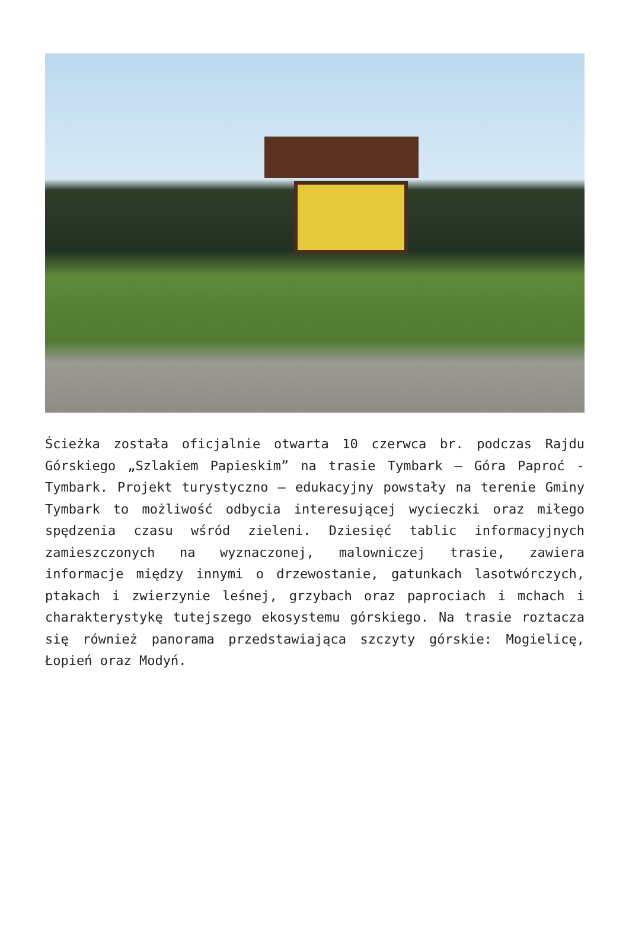Ścieżka została oficjalnie otwarta 10 czerwca br. podczas Rajdu Górskiego „Szlakiem Papieskim” na trasie Tymbark – Góra Paproć -Tymbark. Projekt turystyczno – edukacyjny powstały na terenie Gminy Tymbark to możliwość odbycia interesującej wycieczki oraz miłego spędzenia czasu wśród zieleni. Dziesięć tablic informacyjnych zamieszczonych na wyznaczonej, malowniczej trasie, zawiera informacje między innymi o drzewostanie, gatunkach lasotwórczych, ptakach i zwierzynie leśnej, grzybach oraz paprociach i mchach i charakterystykę tutejszego ekosystemu górskiego. Na trasie roztacza się również panorama przedstawiająca szczyty górskie: Mogielicę, Łopień oraz Modyń.